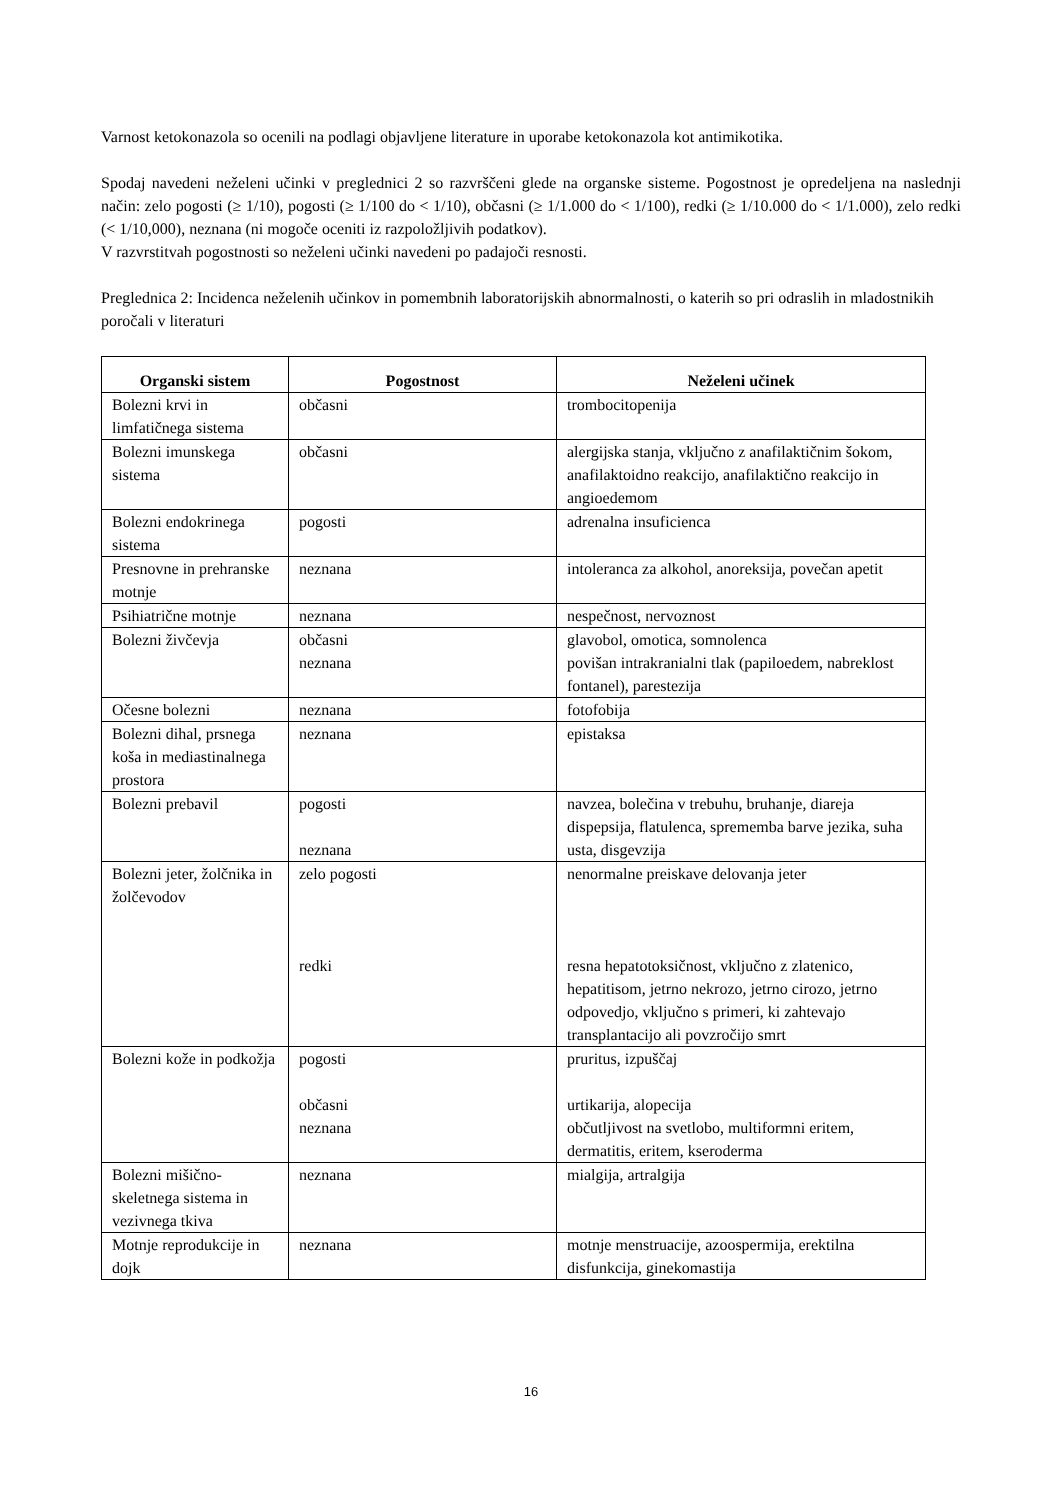Varnost ketokonazola so ocenili na podlagi objavljene literature in uporabe ketokonazola kot antimikotika.
Spodaj navedeni neželeni učinki v preglednici 2 so razvrščeni glede na organske sisteme. Pogostnost je opredeljena na naslednji način: zelo pogosti (≥ 1/10), pogosti (≥ 1/100 do < 1/10), občasni (≥ 1/1.000 do < 1/100), redki (≥ 1/10.000 do < 1/1.000), zelo redki (< 1/10,000), neznana (ni mogoče oceniti iz razpoložljivih podatkov).
V razvrstitvah pogostnosti so neželeni učinki navedeni po padajoči resnosti.
Preglednica 2: Incidenca neželenih učinkov in pomembnih laboratorijskih abnormalnosti, o katerih so pri odraslih in mladostnikih poročali v literaturi
| Organski sistem | Pogostnost | Neželeni učinek |
| --- | --- | --- |
| Bolezni krvi in limfatičnega sistema | občasni | trombocitopenija |
| Bolezni imunskega sistema | občasni | alergijska stanja, vključno z anafilaktičnim šokom, anafilaktoidno reakcijo, anafilaktično reakcijo in angioedemom |
| Bolezni endokrinega sistema | pogosti | adrenalna insuficienca |
| Presnovne in prehranske motnje | neznana | intoleranca za alkohol, anoreksija, povečan apetit |
| Psihiatrične motnje | neznana | nespečnost, nervoznost |
| Bolezni živčevja | občasni neznana | glavobol, omotica, somnolenca povišan intrakranialni tlak (papiloedem, nabreklost fontanel), parestezija |
| Očesne bolezni | neznana | fotofobija |
| Bolezni dihal, prsnega koša in mediastinalnega prostora | neznana | epistaksa |
| Bolezni prebavil | pogosti neznana | navzea, bolečina v trebuhu, bruhanje, diareja dispepsija, flatulenca, sprememba barve jezika, suha usta, disgevzija |
| Bolezni jeter, žolčnika in žolčevodov | zelo pogosti redki | nenormalne preiskave delovanja jeter resna hepatotoksičnost, vključno z zlatenico, hepatitisom, jetrno nekrozo, jetrno cirozo, jetrno odpovedjo, vključno s primeri, ki zahtevajo transplantacijo ali povzročijo smrt |
| Bolezni kože in podkožja | pogosti občasni neznana | pruritus, izpuščaj urtikarija, alopecija občutljivost na svetlobo, multiformni eritem, dermatitis, eritem, kseroderma |
| Bolezni mišično-skeletnega sistema in vezivnega tkiva | neznana | mialgija, artralgija |
| Motnje reprodukcije in dojk | neznana | motnje menstruacije, azoospermija, erektilna disfunkcija, ginekomastija |
16